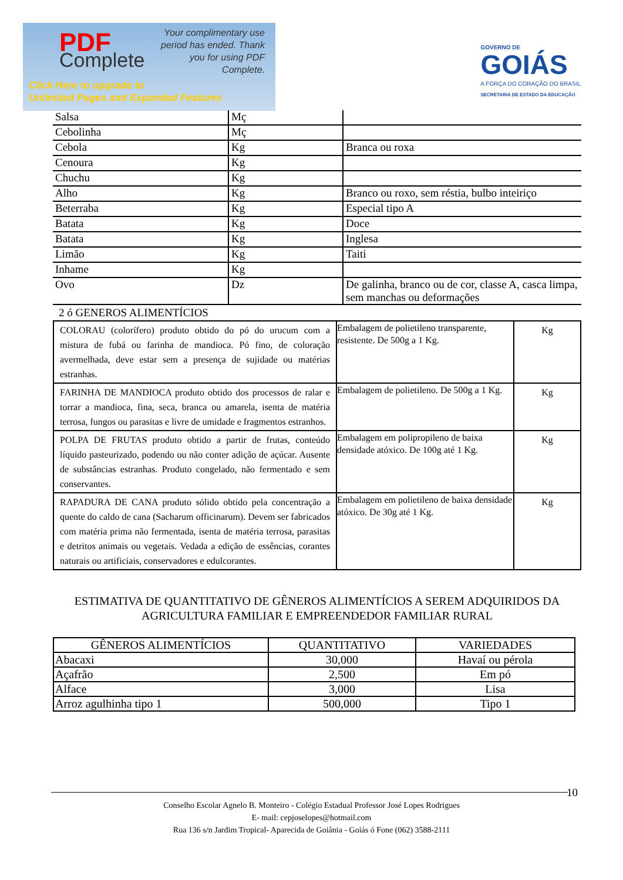PDF
Complete
Your complimentary use period has ended. Thank you for using PDF Complete.
Click Here to upgrade to
Unlimited Pages and Expanded Features
GOVERNO DE
GOIÁS
A FORÇA DO CORAÇÃO DO BRASIL
SECRETARIA DE ESTADO DA EDUCAÇÃO
| Salsa | Mç | |
| Cebolinha | Mç | |
| Cebola | Kg | Branca ou roxa |
| Cenoura | Kg | |
| Chuchu | Kg | |
| Alho | Kg | Branco ou roxo, sem réstia, bulbo inteiriço |
| Beterraba | Kg | Especial tipo A |
| Batata | Kg | Doce |
| Batata | Kg | Inglesa |
| Limão | Kg | Taiti |
| Inhame | Kg | |
| Ovo | Dz | De galinha, branco ou de cor, classe A, casca limpa, sem manchas ou deformações |
2 ó GENEROS ALIMENTÍCIOS
| COLORAU (colorífero) produto obtido do pó do urucum com a mistura de fubá ou farinha de mandioca. Pó fino, de coloração avermelhada, deve estar sem a presença de sujidade ou matérias estranhas. | Embalagem de polietileno transparente, resistente. De 500g a 1 Kg. | Kg |
| FARINHA DE MANDIOCA produto obtido dos processos de ralar e torrar a mandioca, fina, seca, branca ou amarela, isenta de matéria terrosa, fungos ou parasitas e livre de umidade e fragmentos estranhos. | Embalagem de polietileno. De 500g a 1 Kg. | Kg |
| POLPA DE FRUTAS produto obtido a partir de frutas, conteúdo líquido pasteurizado, podendo ou não conter adição de açúcar. Ausente de substâncias estranhas. Produto congelado, não fermentado e sem conservantes. | Embalagem em polipropileno de baixa densidade atóxico. De 100g até 1 Kg. | Kg |
| RAPADURA DE CANA produto sólido obtido pela concentração a quente do caldo de cana (Sacharum officinarum). Devem ser fabricados com matéria prima não fermentada, isenta de matéria terrosa, parasitas e detritos animais ou vegetais. Vedada a edição de essências, corantes naturais ou artificiais, conservadores e edulcorantes. | Embalagem em polietileno de baixa densidade atóxico. De 30g até 1 Kg. | Kg |
ESTIMATIVA DE QUANTITATIVO DE GÊNEROS ALIMENTÍCIOS A SEREM ADQUIRIDOS DA AGRICULTURA FAMILIAR E EMPREENDEDOR FAMILIAR RURAL
| GÊNEROS ALIMENTÍCIOS | QUANTITATIVO | VARIEDADES |
| --- | --- | --- |
| Abacaxi | 30,000 | Havaí ou pérola |
| Açafrão | 2,500 | Em pó |
| Alface | 3,000 | Lisa |
| Arroz agulhinha tipo 1 | 500,000 | Tipo 1 |
10
Conselho Escolar Agnelo B. Monteiro - Colégio Estadual Professor José Lopes Rodrigues
E- mail: cepjoselopes@hotmail.com
Rua 136 s/n Jardim Tropical- Aparecida de Goiânia - Goiás ó Fone (062) 3588-2111